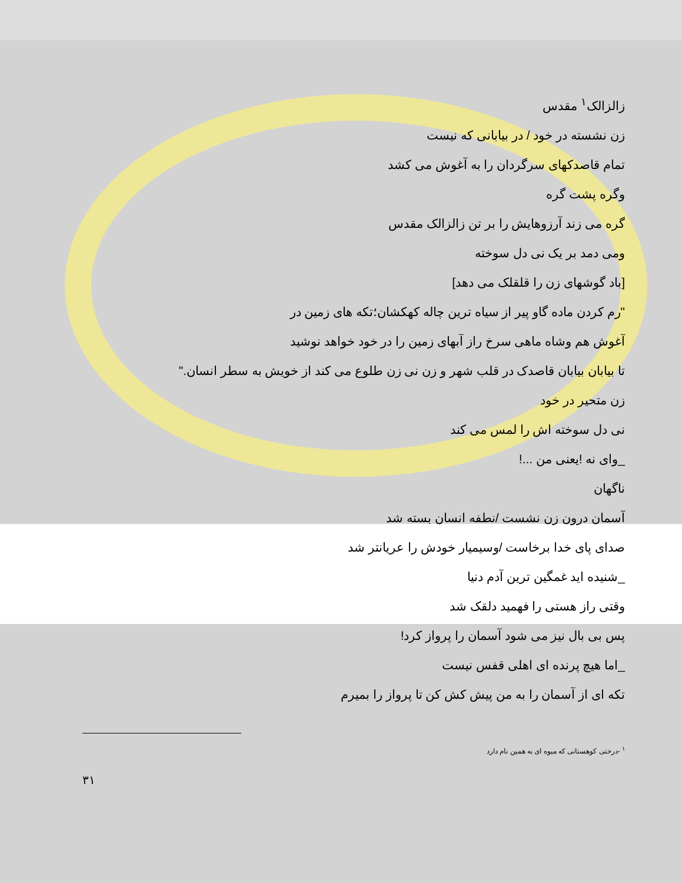زالزالک<sup>۱</sup> مقدس
زن نشسته در خود / در بیابانی که نیست
تمام قاصدکهای سرگردان را به آغوش می کشد
وگره پشت گره
گره می زند آرزوهایش را بر تن زالزالک مقدس
ومی دمد بر یک نی دل سوخته
[باد گوشهای زن را قلقلک می دهد]
"رم کردن ماده گاو پیر از سیاه ترین چاله کهکشان؛تکه های زمین در
آغوش هم وشاه ماهی سرخ راز آبهای زمین را در خود خواهد نوشید
تا بیابان بیابان قاصدک در قلب شهر و زن نی زن طلوع می کند از خویش به سطر انسان."
زن متحیر در خود
نی دل سوخته اش را لمس می کند
_وای نه !یعنی من ...!
ناگهان
آسمان درون زن نشست /نطفه انسان بسته شد
صدای پای خدا برخاست /وسیمیار خودش را عریانتر شد
_شنیده اید غمگین ترین آدم دنیا
وقتی راز هستی را فهمید دلقک شد
پس بی بال نیز می شود آسمان را پرواز کرد!
_اما هیچ پرنده ای اهلی قفس نیست
تکه ای از آسمان را به من پیش کش کن تا پرواز را بمیرم
<sup>۱</sup> -درختی کوهستانی که میوه ای به همین نام دارد
۳۱